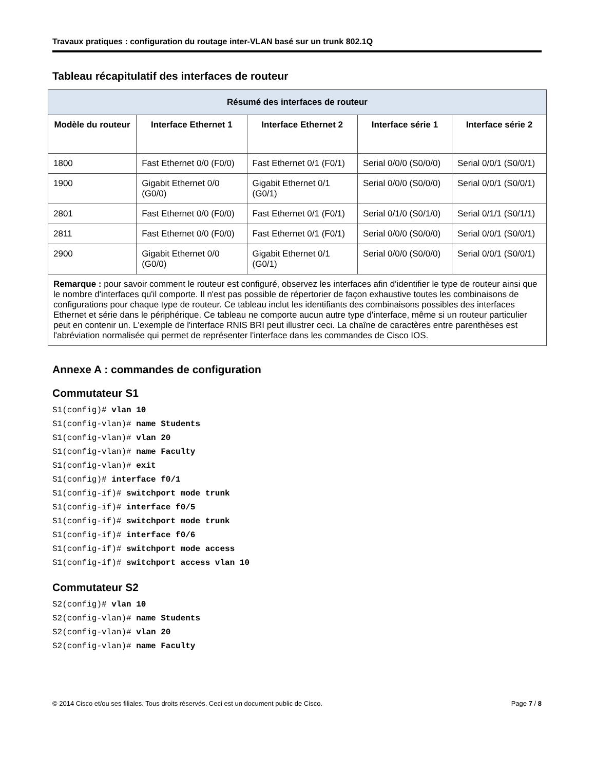Travaux pratiques : configuration du routage inter-VLAN basé sur un trunk 802.1Q
Tableau récapitulatif des interfaces de routeur
| Résumé des interfaces de routeur | | | | |
| --- | --- | --- | --- | --- |
| Modèle du routeur | Interface Ethernet 1 | Interface Ethernet 2 | Interface série 1 | Interface série 2 |
| 1800 | Fast Ethernet 0/0 (F0/0) | Fast Ethernet 0/1 (F0/1) | Serial 0/0/0 (S0/0/0) | Serial 0/0/1 (S0/0/1) |
| 1900 | Gigabit Ethernet 0/0 (G0/0) | Gigabit Ethernet 0/1 (G0/1) | Serial 0/0/0 (S0/0/0) | Serial 0/0/1 (S0/0/1) |
| 2801 | Fast Ethernet 0/0 (F0/0) | Fast Ethernet 0/1 (F0/1) | Serial 0/1/0 (S0/1/0) | Serial 0/1/1 (S0/1/1) |
| 2811 | Fast Ethernet 0/0 (F0/0) | Fast Ethernet 0/1 (F0/1) | Serial 0/0/0 (S0/0/0) | Serial 0/0/1 (S0/0/1) |
| 2900 | Gigabit Ethernet 0/0 (G0/0) | Gigabit Ethernet 0/1 (G0/1) | Serial 0/0/0 (S0/0/0) | Serial 0/0/1 (S0/0/1) |
| Remarque : pour savoir comment le routeur est configuré, observez les interfaces afin d'identifier le type de routeur ainsi que le nombre d'interfaces qu'il comporte. Il n'est pas possible de répertorier de façon exhaustive toutes les combinaisons de configurations pour chaque type de routeur. Ce tableau inclut les identifiants des combinaisons possibles des interfaces Ethernet et série dans le périphérique. Ce tableau ne comporte aucun autre type d'interface, même si un routeur particulier peut en contenir un. L'exemple de l'interface RNIS BRI peut illustrer ceci. La chaîne de caractères entre parenthèses est l'abréviation normalisée qui permet de représenter l'interface dans les commandes de Cisco IOS. | | | | |
Annexe A : commandes de configuration
Commutateur S1
S1(config)# vlan 10
S1(config-vlan)# name Students
S1(config-vlan)# vlan 20
S1(config-vlan)# name Faculty
S1(config-vlan)# exit
S1(config)# interface f0/1
S1(config-if)# switchport mode trunk
S1(config-if)# interface f0/5
S1(config-if)# switchport mode trunk
S1(config-if)# interface f0/6
S1(config-if)# switchport mode access
S1(config-if)# switchport access vlan 10
Commutateur S2
S2(config)# vlan 10
S2(config-vlan)# name Students
S2(config-vlan)# vlan 20
S2(config-vlan)# name Faculty
© 2014 Cisco et/ou ses filiales. Tous droits réservés. Ceci est un document public de Cisco. Page 7 / 8